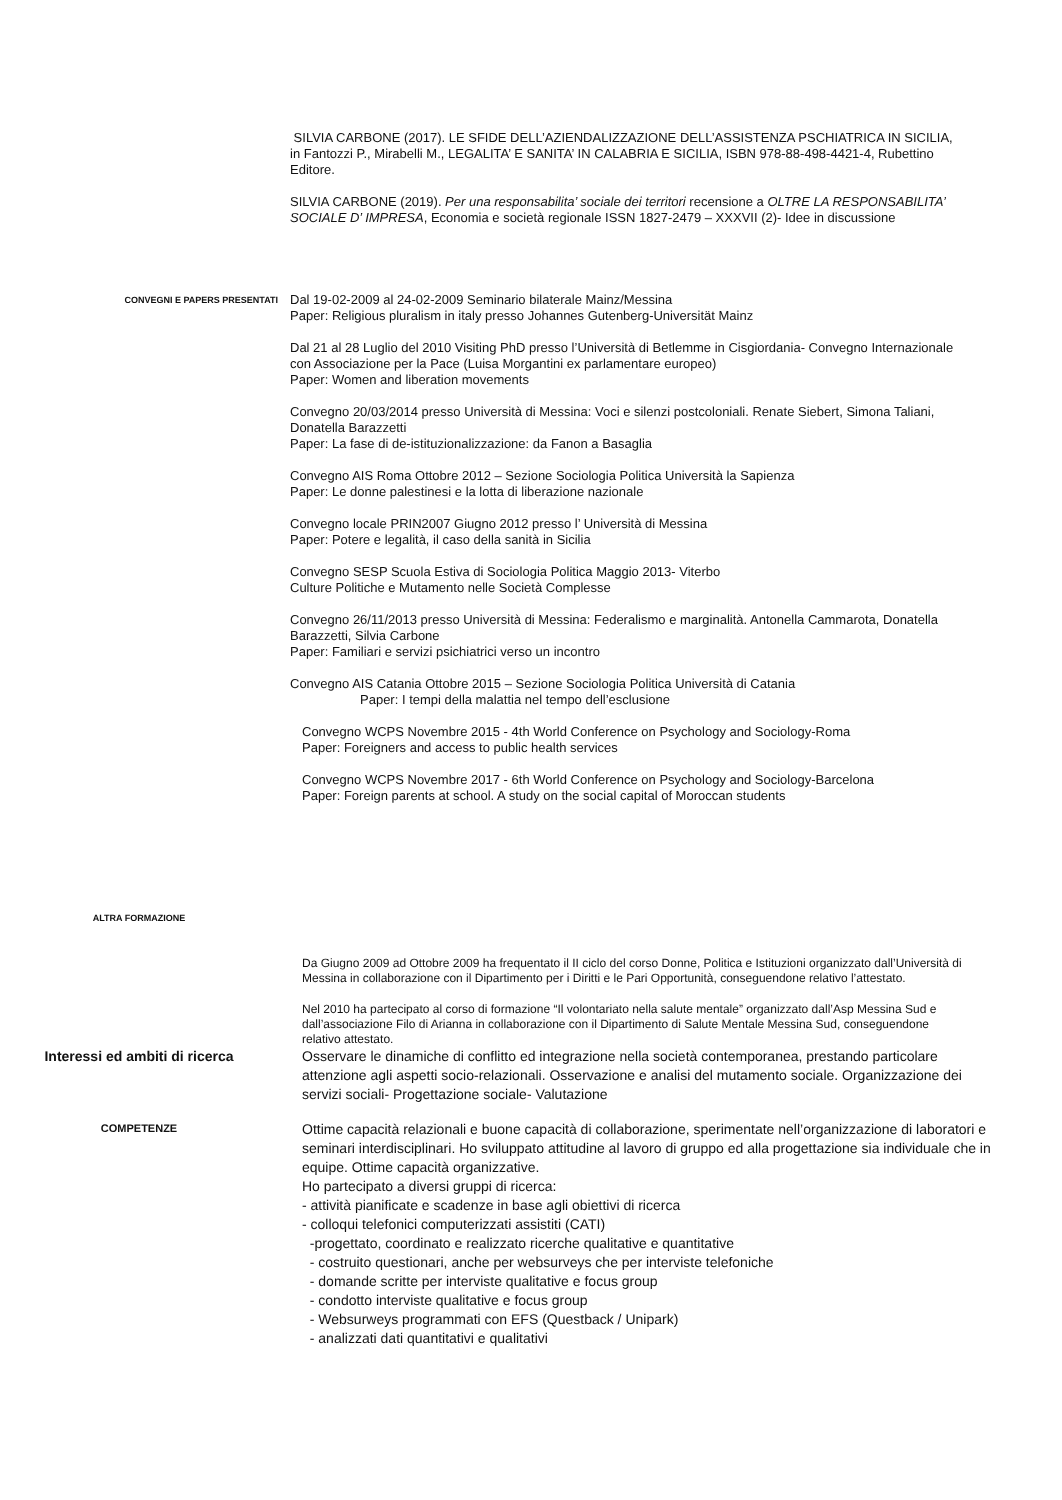SILVIA CARBONE (2017). LE SFIDE DELL’AZIENDALIZZAZIONE DELL’ASSISTENZA PSCHIATRICA IN SICILIA, in Fantozzi P., Mirabelli M., LEGALITA’ E SANITA’ IN CALABRIA E SICILIA, ISBN 978-88-498-4421-4, Rubettino Editore.
SILVIA CARBONE (2019). Per una responsabilita’ sociale dei territori recensione a OLTRE LA RESPONSABILITA’ SOCIALE D’ IMPRESA, Economia e società regionale ISSN 1827-2479 – XXXVII (2)- Idee in discussione
CONVEGNI E PAPERS PRESENTATI
Dal 19-02-2009 al 24-02-2009 Seminario bilaterale Mainz/Messina
Paper: Religious pluralism in italy presso Johannes Gutenberg-Universität Mainz
Dal 21 al 28 Luglio del 2010 Visiting PhD presso l’Università di Betlemme in Cisgiordania- Convegno Internazionale con Associazione per la Pace (Luisa Morgantini ex parlamentare europeo)
Paper: Women and liberation movements
Convegno 20/03/2014 presso Università di Messina: Voci e silenzi postcoloniali. Renate Siebert, Simona Taliani, Donatella Barazzetti
Paper: La fase di de-istituzionalizzazione: da Fanon a Basaglia
Convegno AIS Roma Ottobre 2012 – Sezione Sociologia Politica Università la Sapienza
Paper: Le donne palestinesi e la lotta di liberazione nazionale
Convegno locale PRIN2007 Giugno 2012 presso l’ Università di Messina
Paper: Potere e legalità, il caso della sanità in Sicilia
Convegno SESP Scuola Estiva di Sociologia Politica Maggio 2013- Viterbo
Culture Politiche e Mutamento nelle Società Complesse
Convegno 26/11/2013 presso Università di Messina: Federalismo e marginalità. Antonella Cammarota, Donatella Barazzetti, Silvia Carbone
Paper: Familiari e servizi psichiatrici verso un incontro
Convegno AIS Catania Ottobre 2015 – Sezione Sociologia Politica Università di Catania
Paper: I tempi della malattia nel tempo dell’esclusione
Convegno WCPS Novembre 2015 - 4th World Conference on Psychology and Sociology-Roma
Paper: Foreigners and access to public health services
Convegno WCPS Novembre 2017 - 6th World Conference on Psychology and Sociology-Barcelona
Paper: Foreign parents at school. A study on the social capital of Moroccan students
ALTRA FORMAZIONE
Da Giugno 2009 ad Ottobre 2009 ha frequentato il II ciclo del corso Donne, Politica e Istituzioni organizzato dall’Università di Messina in collaborazione con il Dipartimento per i Diritti e le Pari Opportunità, conseguendone relativo l’attestato.
Nel 2010 ha partecipato al corso di formazione “Il volontariato nella salute mentale” organizzato dall’Asp Messina Sud e dall’associazione Filo di Arianna in collaborazione con il Dipartimento di Salute Mentale Messina Sud, conseguendone relativo attestato.
Interessi ed ambiti di ricerca Osservare le dinamiche di conflitto ed integrazione nella società contemporanea, prestando particolare attenzione agli aspetti socio-relazionali. Osservazione e analisi del mutamento sociale. Organizzazione dei servizi sociali- Progettazione sociale- Valutazione
COMPETENZE
Ottime capacità relazionali e buone capacità di collaborazione, sperimentate nell’organizzazione di laboratori e seminari interdisciplinari. Ho sviluppato attitudine al lavoro di gruppo ed alla progettazione sia individuale che in equipe. Ottime capacità organizzative.
Ho partecipato a diversi gruppi di ricerca:
- attività pianificate e scadenze in base agli obiettivi di ricerca
- colloqui telefonici computerizzati assistiti (CATI)
-progettato, coordinato e realizzato ricerche qualitative e quantitative
- costruito questionari, anche per websurveys che per interviste telefoniche
- domande scritte per interviste qualitative e focus group
- condotto interviste qualitative e focus group
- Websurweys programmati con EFS (Questback / Unipark)
- analizzati dati quantitativi e qualitativi